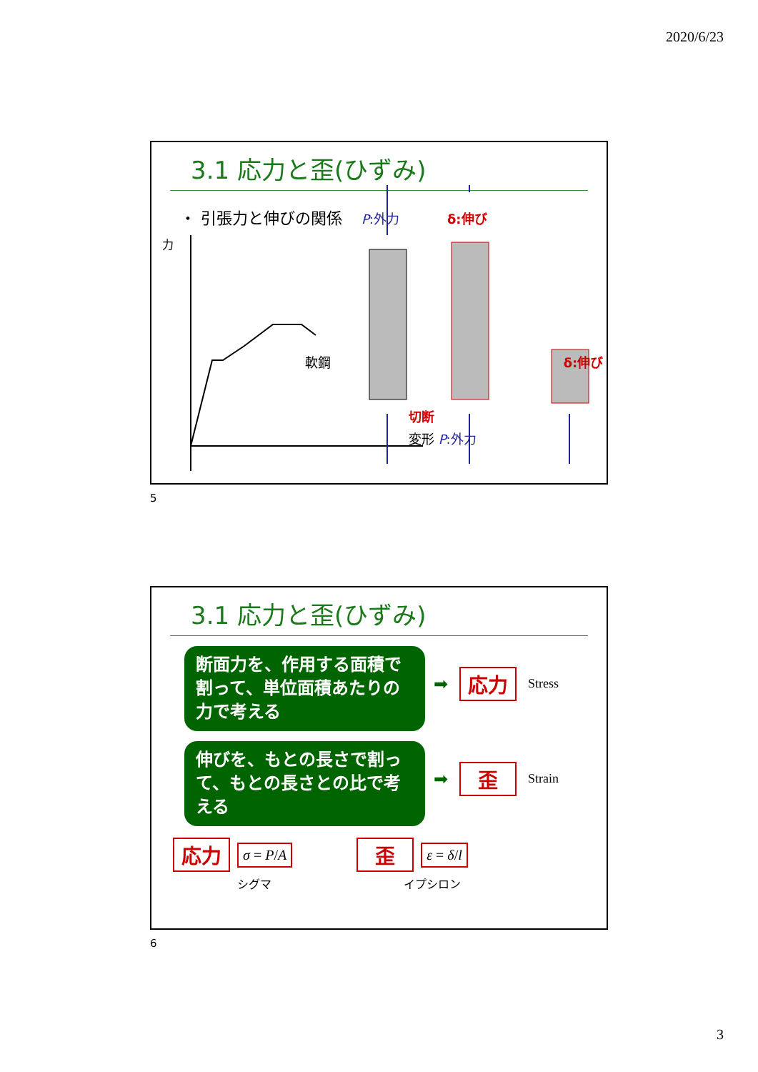2020/6/23
3.1 応力と歪(ひずみ)
・ 引張力と伸びの関係 P:外力 δ:伸び
力
軟鋼 δ:伸び
切断
変形 P:外力
5
3.1 応力と歪(ひずみ)
断面力を、作用する面積で割って、単位面積あたりの力で考える
➡ 応力 Stress
伸びを、もとの長さで割って、もとの長さとの比で考える
➡ 歪 Strain
応力 σ = P/A 歪 ε = δ/l
シグマ イプシロン
6
3